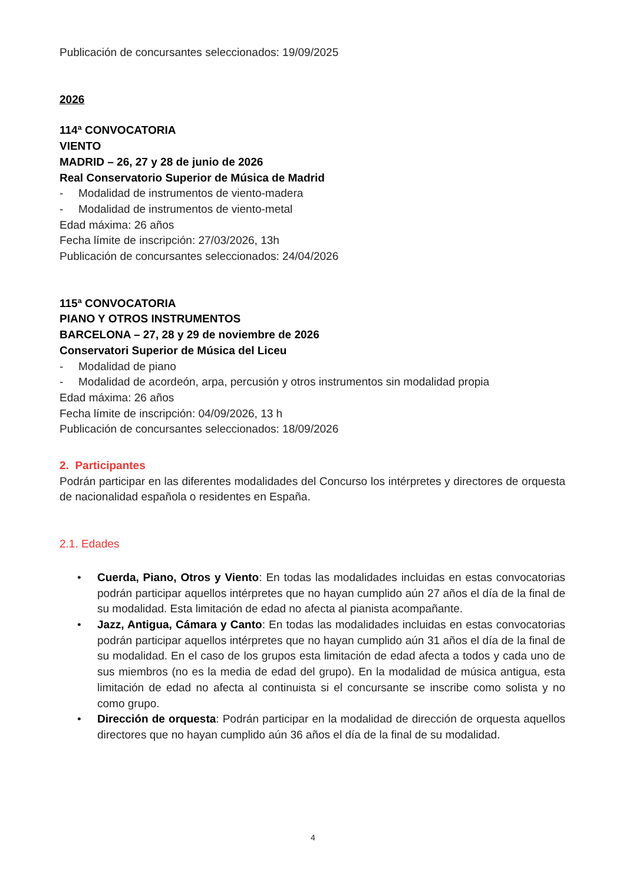Publicación de concursantes seleccionados: 19/09/2025
2026
114ª CONVOCATORIA
VIENTO
MADRID – 26, 27 y 28 de junio de 2026
Real Conservatorio Superior de Música de Madrid
- Modalidad de instrumentos de viento-madera
- Modalidad de instrumentos de viento-metal
Edad máxima: 26 años
Fecha límite de inscripción: 27/03/2026, 13h
Publicación de concursantes seleccionados: 24/04/2026
115ª CONVOCATORIA
PIANO Y OTROS INSTRUMENTOS
BARCELONA – 27, 28 y 29 de noviembre de 2026
Conservatori Superior de Música del Liceu
- Modalidad de piano
- Modalidad de acordeón, arpa, percusión y otros instrumentos sin modalidad propia
Edad máxima: 26 años
Fecha límite de inscripción: 04/09/2026, 13 h
Publicación de concursantes seleccionados: 18/09/2026
2. Participantes
Podrán participar en las diferentes modalidades del Concurso los intérpretes y directores de orquesta de nacionalidad española o residentes en España.
2.1. Edades
• Cuerda, Piano, Otros y Viento: En todas las modalidades incluidas en estas convocatorias podrán participar aquellos intérpretes que no hayan cumplido aún 27 años el día de la final de su modalidad. Esta limitación de edad no afecta al pianista acompañante.
• Jazz, Antigua, Cámara y Canto: En todas las modalidades incluidas en estas convocatorias podrán participar aquellos intérpretes que no hayan cumplido aún 31 años el día de la final de su modalidad. En el caso de los grupos esta limitación de edad afecta a todos y cada uno de sus miembros (no es la media de edad del grupo). En la modalidad de música antigua, esta limitación de edad no afecta al continuista si el concursante se inscribe como solista y no como grupo.
• Dirección de orquesta: Podrán participar en la modalidad de dirección de orquesta aquellos directores que no hayan cumplido aún 36 años el día de la final de su modalidad.
4